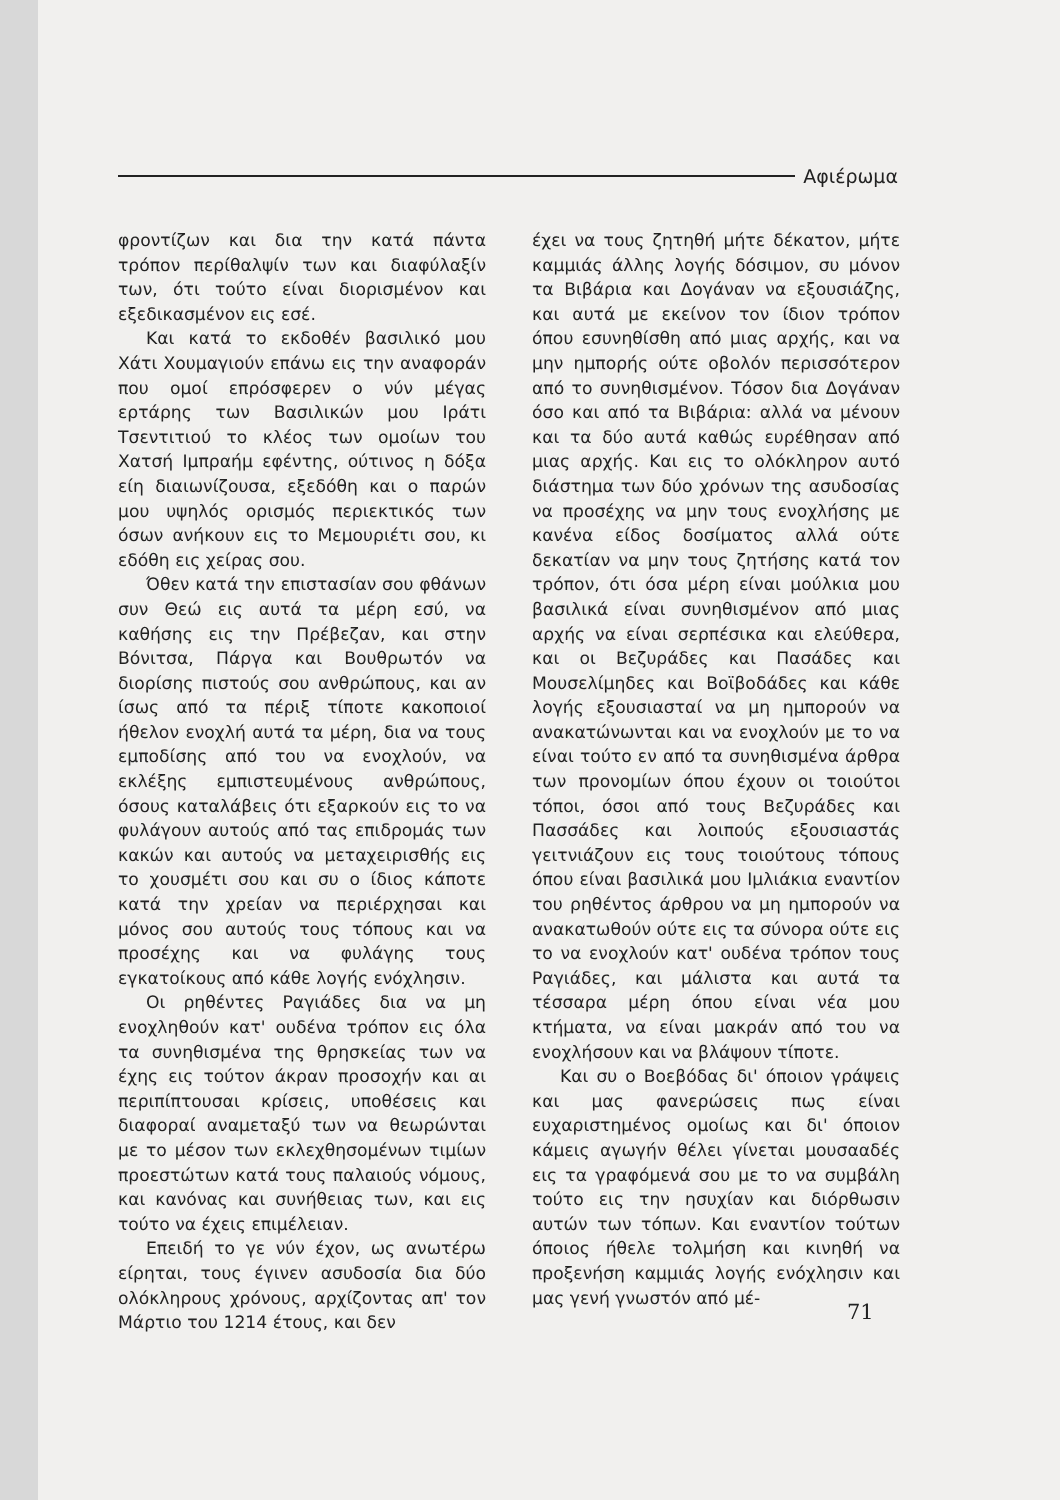Αφιέρωμα
φροντίζων και δια την κατά πάντα τρόπον περίθαλψίν των και διαφύλαξίν των, ότι τούτο είναι διορισμένον και εξεδικασμένον εις εσέ.
Και κατά το εκδοθέν βασιλικό μου Χάτι Χουμαγιούν επάνω εις την αναφοράν που ομοί επρόσφερεν ο νύν μέγας ερτάρης των Βασιλικών μου Ιράτι Τσεντιτιού το κλέος των ομοίων του Χατσή Ιμπραήμ εφέντης, ούτινος η δόξα είη διαιωνίζουσα, εξεδόθη και ο παρών μου υψηλός ορισμός περιεκτικός των όσων ανήκουν εις το Μεμουριέτι σου, κι εδόθη εις χείρας σου.
Όθεν κατά την επιστασίαν σου φθάνων συν Θεώ εις αυτά τα μέρη εσύ, να καθήσης εις την Πρέβεζαν, και στην Βόνιτσα, Πάργα και Βουθρωτόν να διορίσης πιστούς σου ανθρώπους, και αν ίσως από τα πέριξ τίποτε κακοποιοί ήθελον ενοχλή αυτά τα μέρη, δια να τους εμποδίσης από του να ενοχλούν, να εκλέξης εμπιστευμένους ανθρώπους, όσους καταλάβεις ότι εξαρκούν εις το να φυλάγουν αυτούς από τας επιδρομάς των κακών και αυτούς να μεταχειρισθής εις το χουσμέτι σου και συ ο ίδιος κάποτε κατά την χρείαν να περιέρχησαι και μόνος σου αυτούς τους τόπους και να προσέχης και να φυλάγης τους εγκατοίκους από κάθε λογής ενόχλησιν.
Οι ρηθέντες Ραγιάδες δια να μη ενοχληθούν κατ' ουδένα τρόπον εις όλα τα συνηθισμένα της θρησκείας των να έχης εις τούτον άκραν προσοχήν και αι περιπίπτουσαι κρίσεις, υποθέσεις και διαφοραί αναμεταξύ των να θεωρώνται με το μέσον των εκλεχθησομένων τιμίων προεστώτων κατά τους παλαιούς νόμους, και κανόνας και συνήθειας των, και εις τούτο να έχεις επιμέλειαν.
Επειδή το γε νύν έχον, ως ανωτέρω είρηται, τους έγινεν ασυδοσία δια δύο ολόκληρους χρόνους, αρχίζοντας απ' τον Μάρτιο του 1214 έτους, και δεν
έχει να τους ζητηθή μήτε δέκατον, μήτε καμμιάς άλλης λογής δόσιμον, συ μόνον τα Βιβάρια και Δογάναν να εξουσιάζης, και αυτά με εκείνον τον ίδιον τρόπον όπου εσυνηθίσθη από μιας αρχής, και να μην ημπορής ούτε οβολόν περισσότερον από το συνηθισμένον. Τόσον δια Δογάναν όσο και από τα Βιβάρια: αλλά να μένουν και τα δύο αυτά καθώς ευρέθησαν από μιας αρχής. Και εις το ολόκληρον αυτό διάστημα των δύο χρόνων της ασυδοσίας να προσέχης να μην τους ενοχλήσης με κανένα είδος δοσίματος αλλά ούτε δεκατίαν να μην τους ζητήσης κατά τον τρόπον, ότι όσα μέρη είναι μούλκια μου βασιλικά είναι συνηθισμένον από μιας αρχής να είναι σερπέσικα και ελεύθερα, και οι Βεζυράδες και Πασάδες και Μουσελίμηδες και Βοϊβοδάδες και κάθε λογής εξουσιασταί να μη ημπορούν να ανακατώνωνται και να ενοχλούν με το να είναι τούτο εν από τα συνηθισμένα άρθρα των προνομίων όπου έχουν οι τοιούτοι τόποι, όσοι από τους Βεζυράδες και Πασσάδες και λοιπούς εξουσιαστάς γειτνιάζουν εις τους τοιούτους τόπους όπου είναι βασιλικά μου Ιμλιάκια εναντίον του ρηθέντος άρθρου να μη ημπορούν να ανακατωθούν ούτε εις τα σύνορα ούτε εις το να ενοχλούν κατ' ουδένα τρόπον τους Ραγιάδες, και μάλιστα και αυτά τα τέσσαρα μέρη όπου είναι νέα μου κτήματα, να είναι μακράν από του να ενοχλήσουν και να βλάψουν τίποτε.
Και συ ο Βοεβόδας δι' όποιον γράψεις και μας φανερώσεις πως είναι ευχαριστημένος ομοίως και δι' όποιον κάμεις αγωγήν θέλει γίνεται μουσααδές εις τα γραφόμενά σου με το να συμβάλη τούτο εις την ησυχίαν και διόρθωσιν αυτών των τόπων. Και εναντίον τούτων όποιος ήθελε τολμήση και κινηθή να προξενήση καμμιάς λογής ενόχλησιν και μας γενή γνωστόν από μέ-
71